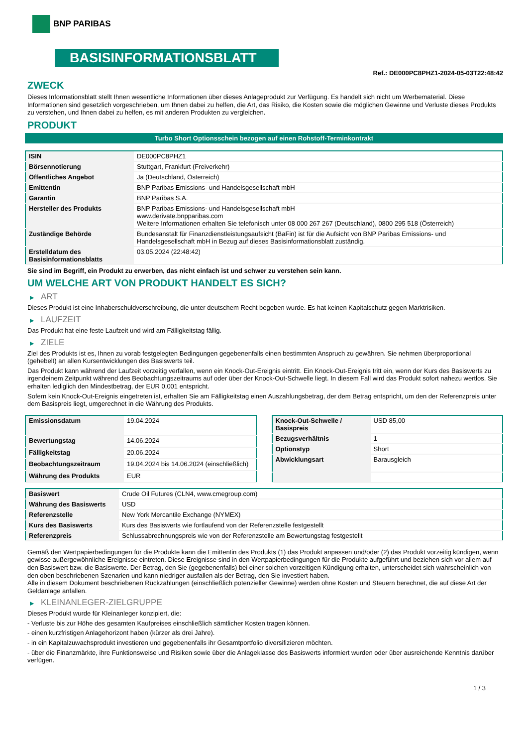BNP PARIBAS
BASISINFORMATIONSBLATT
Ref.: DE000PC8PHZ1-2024-05-03T22:48:42
ZWECK
Dieses Informationsblatt stellt Ihnen wesentliche Informationen über dieses Anlageprodukt zur Verfügung. Es handelt sich nicht um Werbematerial. Diese Informationen sind gesetzlich vorgeschrieben, um Ihnen dabei zu helfen, die Art, das Risiko, die Kosten sowie die möglichen Gewinne und Verluste dieses Produkts zu verstehen, und Ihnen dabei zu helfen, es mit anderen Produkten zu vergleichen.
PRODUKT
Turbo Short Optionsschein bezogen auf einen Rohstoff-Terminkontrakt
| ISIN | DE000PC8PHZ1 |
| Börsennotierung | Stuttgart, Frankfurt (Freiverkehr) |
| Öffentliches Angebot | Ja (Deutschland, Österreich) |
| Emittentin | BNP Paribas Emissions- und Handelsgesellschaft mbH |
| Garantin | BNP Paribas S.A. |
| Hersteller des Produkts | BNP Paribas Emissions- und Handelsgesellschaft mbH www.derivate.bnpparibas.com Weitere Informationen erhalten Sie telefonisch unter 08 000 267 267 (Deutschland), 0800 295 518 (Österreich) |
| Zuständige Behörde | Bundesanstalt für Finanzdienstleistungsaufsicht (BaFin) ist für die Aufsicht von BNP Paribas Emissions- und Handelsgesellschaft mbH in Bezug auf dieses Basisinformationsblatt zuständig. |
| Erstelldatum des Basisinformationsblatts | 03.05.2024 (22:48:42) |
Sie sind im Begriff, ein Produkt zu erwerben, das nicht einfach ist und schwer zu verstehen sein kann.
UM WELCHE ART VON PRODUKT HANDELT ES SICH?
▶ ART
Dieses Produkt ist eine Inhaberschuldverschreibung, die unter deutschem Recht begeben wurde. Es hat keinen Kapitalschutz gegen Marktrisiken.
▶ LAUFZEIT
Das Produkt hat eine feste Laufzeit und wird am Fälligkeitstag fällig.
▶ ZIELE
Ziel des Produkts ist es, Ihnen zu vorab festgelegten Bedingungen gegebenenfalls einen bestimmten Anspruch zu gewähren. Sie nehmen überproportional (gehebelt) an allen Kursentwicklungen des Basiswerts teil.
Das Produkt kann während der Laufzeit vorzeitig verfallen, wenn ein Knock-Out-Ereignis eintritt. Ein Knock-Out-Ereignis tritt ein, wenn der Kurs des Basiswerts zu irgendeinem Zeitpunkt während des Beobachtungszeitraums auf oder über der Knock-Out-Schwelle liegt. In diesem Fall wird das Produkt sofort nahezu wertlos. Sie erhalten lediglich den Mindestbetrag, der EUR 0,001 entspricht.
Sofern kein Knock-Out-Ereignis eingetreten ist, erhalten Sie am Fälligkeitstag einen Auszahlungsbetrag, der dem Betrag entspricht, um den der Referenzpreis unter dem Basispreis liegt, umgerechnet in die Währung des Produkts.
| Emissionsdatum | 19.04.2024 |
| Bewertungstag | 14.06.2024 |
| Fälligkeitstag | 20.06.2024 |
| Beobachtungszeitraum | 19.04.2024 bis 14.06.2024 (einschließlich) |
| Währung des Produkts | EUR |
| Knock-Out-Schwelle / Basispreis | USD 85,00 |
| Bezugsverhältnis | 1 |
| Optionstyp | Short |
| Abwicklungsart | Barausgleich |
| Basiswert | Crude Oil Futures (CLN4, www.cmegroup.com) |
| Währung des Basiswerts | USD |
| Referenzstelle | New York Mercantile Exchange (NYMEX) |
| Kurs des Basiswerts | Kurs des Basiswerts wie fortlaufend von der Referenzstelle festgestellt |
| Referenzpreis | Schlussabrechnungspreis wie von der Referenzstelle am Bewertungstag festgestellt |
Gemäß den Wertpapierbedingungen für die Produkte kann die Emittentin des Produkts (1) das Produkt anpassen und/oder (2) das Produkt vorzeitig kündigen, wenn gewisse außergewöhnliche Ereignisse eintreten. Diese Ereignisse sind in den Wertpapierbedingungen für die Produkte aufgeführt und beziehen sich vor allem auf den Basiswert bzw. die Basiswerte. Der Betrag, den Sie (gegebenenfalls) bei einer solchen vorzeitigen Kündigung erhalten, unterscheidet sich wahrscheinlich von den oben beschriebenen Szenarien und kann niedriger ausfallen als der Betrag, den Sie investiert haben.
Alle in diesem Dokument beschriebenen Rückzahlungen (einschließlich potenzieller Gewinne) werden ohne Kosten und Steuern berechnet, die auf diese Art der Geldanlage anfallen.
▶ KLEINANLEGER-ZIELGRUPPE
Dieses Produkt wurde für Kleinanleger konzipiert, die:
- Verluste bis zur Höhe des gesamten Kaufpreises einschließlich sämtlicher Kosten tragen können.
- einen kurzfristigen Anlagehorizont haben (kürzer als drei Jahre).
- in ein Kapitalzuwachsprodukt investieren und gegebenenfalls ihr Gesamtportfolio diversifizieren möchten.
- über die Finanzmärkte, ihre Funktionsweise und Risiken sowie über die Anlageklasse des Basiswerts informiert wurden oder über ausreichende Kenntnis darüber verfügen.
1 / 3